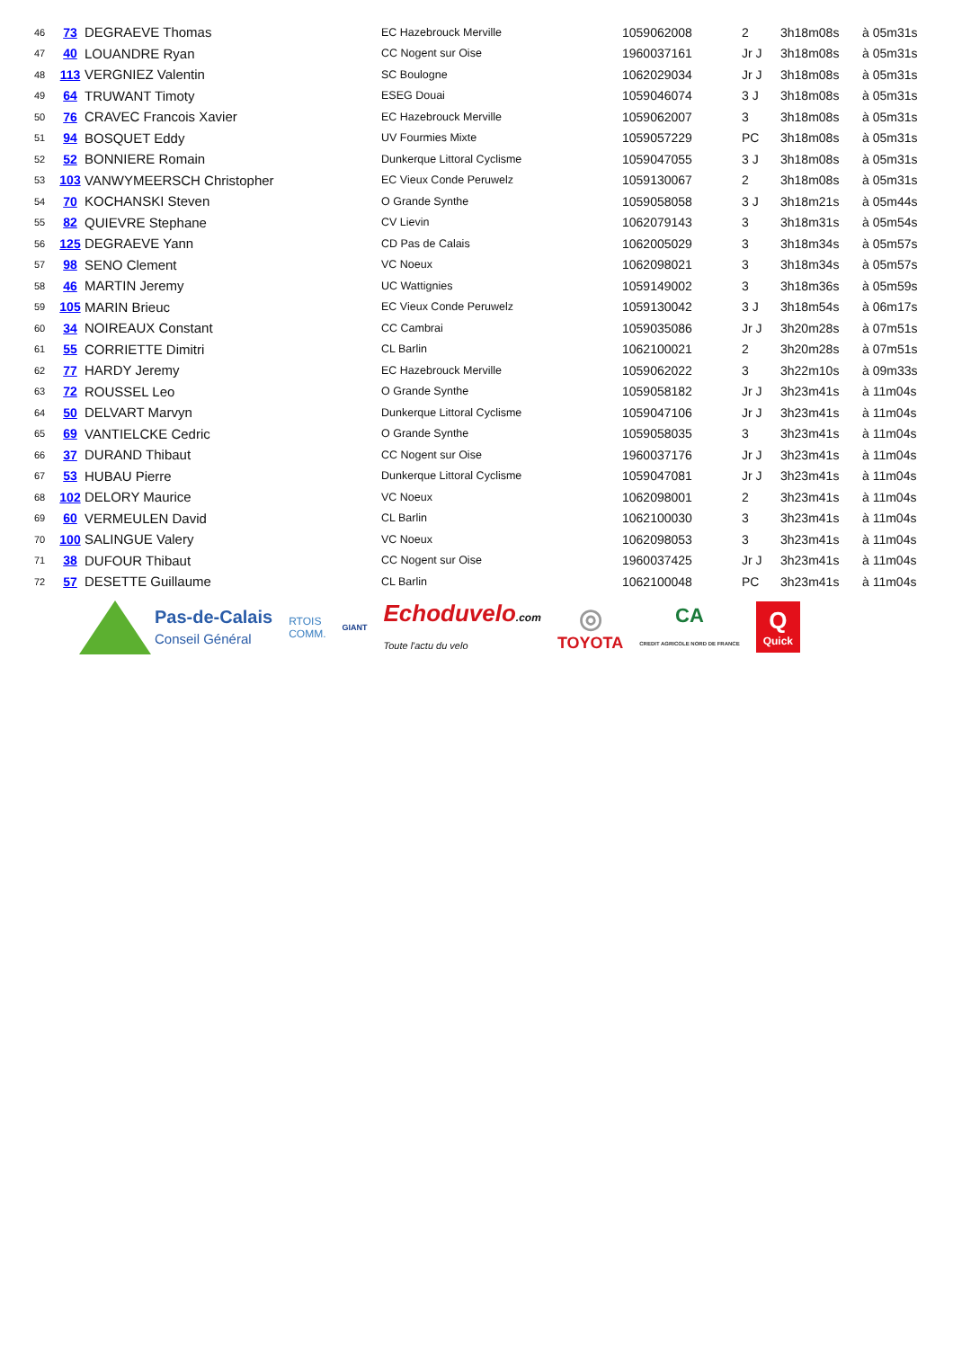| 46 | 73 | DEGRAEVE Thomas | EC Hazebrouck Merville | 1059062008 | 2 | 3h18m08s | à 05m31s |
| 47 | 40 | LOUANDRE Ryan | CC Nogent sur Oise | 1960037161 | Jr J | 3h18m08s | à 05m31s |
| 48 | 113 | VERGNIEZ Valentin | SC Boulogne | 1062029034 | Jr J | 3h18m08s | à 05m31s |
| 49 | 64 | TRUWANT Timoty | ESEG Douai | 1059046074 | 3 J | 3h18m08s | à 05m31s |
| 50 | 76 | CRAVEC Francois Xavier | EC Hazebrouck Merville | 1059062007 | 3 | 3h18m08s | à 05m31s |
| 51 | 94 | BOSQUET Eddy | UV Fourmies Mixte | 1059057229 | PC | 3h18m08s | à 05m31s |
| 52 | 52 | BONNIERE Romain | Dunkerque Littoral Cyclisme | 1059047055 | 3 J | 3h18m08s | à 05m31s |
| 53 | 103 | VANWYMEERSCH Christopher | EC Vieux Conde Peruwelz | 1059130067 | 2 | 3h18m08s | à 05m31s |
| 54 | 70 | KOCHANSKI Steven | O Grande Synthe | 1059058058 | 3 J | 3h18m21s | à 05m44s |
| 55 | 82 | QUIEVRE Stephane | CV Lievin | 1062079143 | 3 | 3h18m31s | à 05m54s |
| 56 | 125 | DEGRAEVE Yann | CD Pas de Calais | 1062005029 | 3 | 3h18m34s | à 05m57s |
| 57 | 98 | SENO Clement | VC Noeux | 1062098021 | 3 | 3h18m34s | à 05m57s |
| 58 | 46 | MARTIN Jeremy | UC Wattignies | 1059149002 | 3 | 3h18m36s | à 05m59s |
| 59 | 105 | MARIN Brieuc | EC Vieux Conde Peruwelz | 1059130042 | 3 J | 3h18m54s | à 06m17s |
| 60 | 34 | NOIREAUX Constant | CC Cambrai | 1059035086 | Jr J | 3h20m28s | à 07m51s |
| 61 | 55 | CORRIETTE Dimitri | CL Barlin | 1062100021 | 2 | 3h20m28s | à 07m51s |
| 62 | 77 | HARDY Jeremy | EC Hazebrouck Merville | 1059062022 | 3 | 3h22m10s | à 09m33s |
| 63 | 72 | ROUSSEL Leo | O Grande Synthe | 1059058182 | Jr J | 3h23m41s | à 11m04s |
| 64 | 50 | DELVART Marvyn | Dunkerque Littoral Cyclisme | 1059047106 | Jr J | 3h23m41s | à 11m04s |
| 65 | 69 | VANTIELCKE Cedric | O Grande Synthe | 1059058035 | 3 | 3h23m41s | à 11m04s |
| 66 | 37 | DURAND Thibaut | CC Nogent sur Oise | 1960037176 | Jr J | 3h23m41s | à 11m04s |
| 67 | 53 | HUBAU Pierre | Dunkerque Littoral Cyclisme | 1059047081 | Jr J | 3h23m41s | à 11m04s |
| 68 | 102 | DELORY Maurice | VC Noeux | 1062098001 | 2 | 3h23m41s | à 11m04s |
| 69 | 60 | VERMEULEN David | CL Barlin | 1062100030 | 3 | 3h23m41s | à 11m04s |
| 70 | 100 | SALINGUE Valery | VC Noeux | 1062098053 | 3 | 3h23m41s | à 11m04s |
| 71 | 38 | DUFOUR Thibaut | CC Nogent sur Oise | 1960037425 | Jr J | 3h23m41s | à 11m04s |
| 72 | 57 | DESETTE Guillaume | CL Barlin | 1062100048 | PC | 3h23m41s | à 11m04s |
Pas-de-Calais
Conseil Général
RTOIS
COMM.
GIANT
Echoduvelo.com
Toute l'actu du velo
◎
TOYOTA
CA
CREDIT AGRICOLE NORD DE FRANCE
Q
Quick